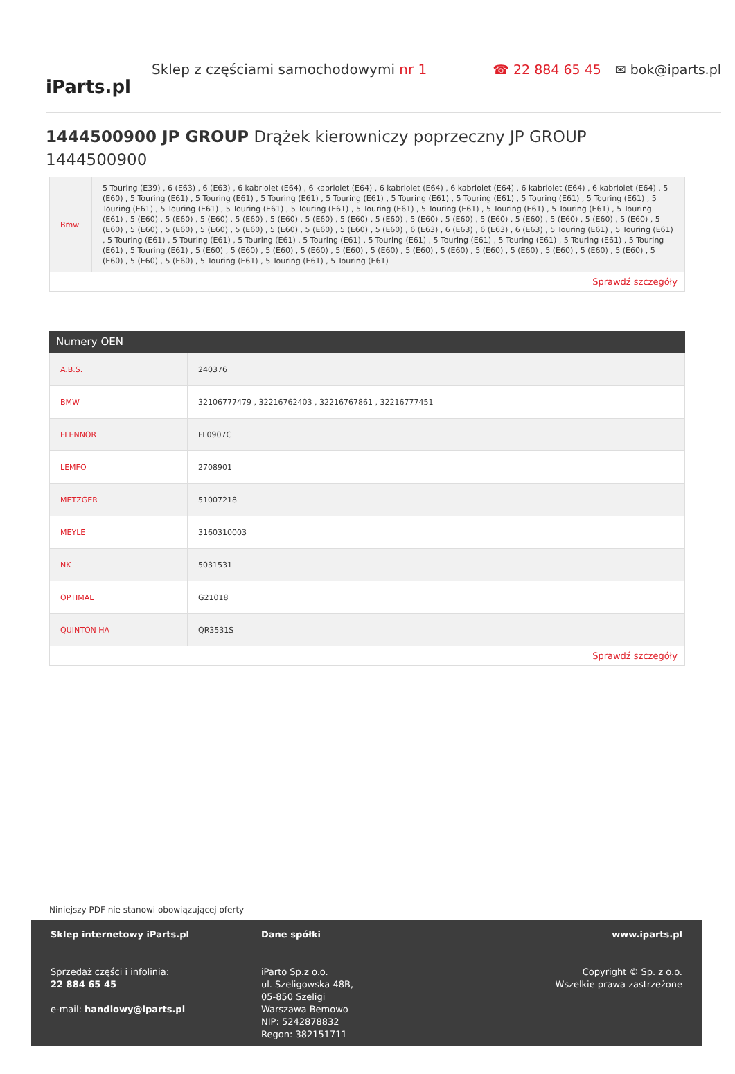iParts.pl
Sklep z częściami samochodowymi nr 1
☎ 22 884 65 45 ✉ bok@iparts.pl
1444500900 JP GROUP Drążek kierowniczy poprzeczny JP GROUP 1444500900
| Bmw | 5 Touring (E39) , 6 (E63) , 6 (E63) , 6 kabriolet (E64) , 6 kabriolet (E64) , 6 kabriolet (E64) , 6 kabriolet (E64) , 6 kabriolet (E64) , 6 kabriolet (E64) , 5 (E60) , 5 Touring (E61) , 5 Touring (E61) , 5 Touring (E61) , 5 Touring (E61) , 5 Touring (E61) , 5 Touring (E61) , 5 Touring (E61) , 5 Touring (E61) , 5 Touring (E61) , 5 Touring (E61) , 5 Touring (E61) , 5 Touring (E61) , 5 Touring (E61) , 5 Touring (E61) , 5 Touring (E61) , 5 Touring (E61) , 5 Touring (E61) , 5 (E60) , 5 (E60) , 5 (E60) , 5 (E60) , 5 (E60) , 5 (E60) , 5 (E60) , 5 (E60) , 5 (E60) , 5 (E60) , 5 (E60) , 5 (E60) , 5 (E60) , 5 (E60) , 5 (E60) , 5 (E60) , 5 (E60) , 5 (E60) , 5 (E60) , 5 (E60) , 5 (E60) , 5 (E60) , 5 (E60) , 5 (E60) , 6 (E63) , 6 (E63) , 6 (E63) , 6 (E63) , 5 Touring (E61) , 5 Touring (E61) , 5 Touring (E61) , 5 Touring (E61) , 5 Touring (E61) , 5 Touring (E61) , 5 Touring (E61) , 5 Touring (E61) , 5 Touring (E61) , 5 Touring (E61) , 5 Touring (E61) , 5 Touring (E61) , 5 (E60) , 5 (E60) , 5 (E60) , 5 (E60) , 5 (E60) , 5 (E60) , 5 (E60) , 5 (E60) , 5 (E60) , 5 (E60) , 5 (E60) , 5 (E60) , 5 (E60) , 5 (E60) , 5 (E60) , 5 (E60) , 5 Touring (E61) , 5 Touring (E61) , 5 Touring (E61) |
| Sprawdź szczegóły | |
Numery OEN
| A.B.S. | 240376 |
| BMW | 32106777479 , 32216762403 , 32216767861 , 32216777451 |
| FLENNOR | FL0907C |
| LEMFO | 2708901 |
| METZGER | 51007218 |
| MEYLE | 3160310003 |
| NK | 5031531 |
| OPTIMAL | G21018 |
| QUINTON HA | QR3531S |
| Sprawdź szczegóły | |
Niniejszy PDF nie stanowi obowiązującej oferty
Sklep internetowy iParts.pl
Sprzedaż części i infolinia:
22 884 65 45
e-mail: handlowy@iparts.pl
Dane spółki
iParto Sp.z o.o.
ul. Szeligowska 48B,
05-850 Szeligi
Warszawa Bemowo
NIP: 5242878832
Regon: 382151711
www.iparts.pl
Copyright © Sp. z o.o.
Wszelkie prawa zastrzeżone